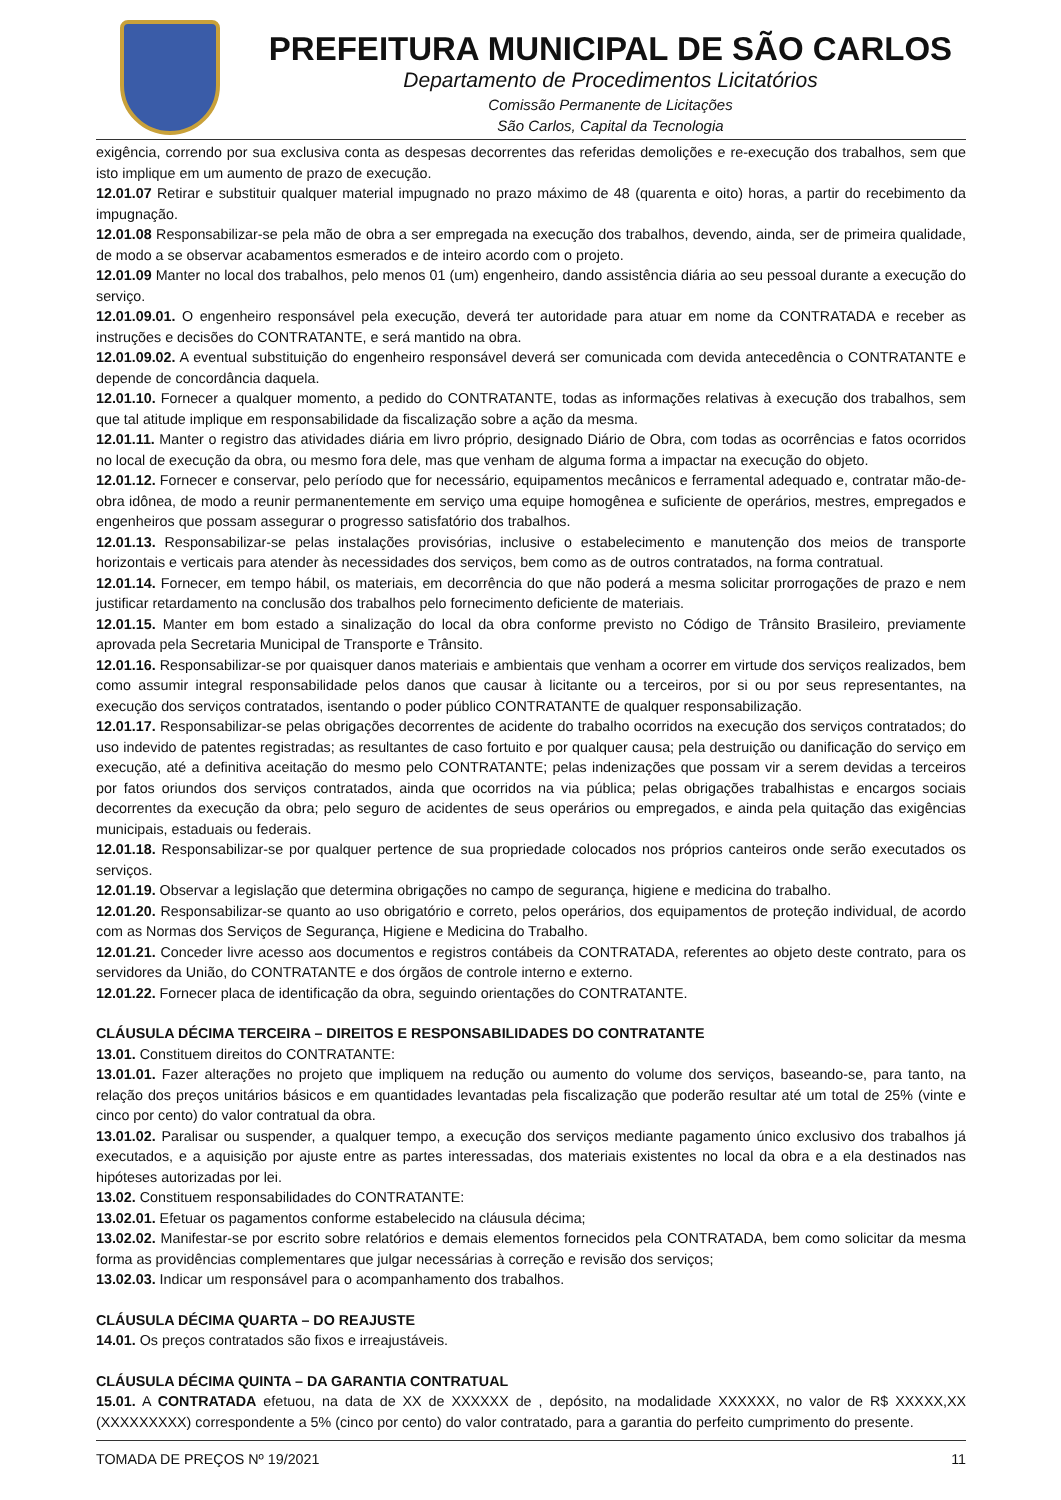PREFEITURA MUNICIPAL DE SÃO CARLOS
Departamento de Procedimentos Licitatórios
Comissão Permanente de Licitações
São Carlos, Capital da Tecnologia
exigência, correndo por sua exclusiva conta as despesas decorrentes das referidas demolições e re-execução dos trabalhos, sem que isto implique em um aumento de prazo de execução.
12.01.07 Retirar e substituir qualquer material impugnado no prazo máximo de 48 (quarenta e oito) horas, a partir do recebimento da impugnação.
12.01.08 Responsabilizar-se pela mão de obra a ser empregada na execução dos trabalhos, devendo, ainda, ser de primeira qualidade, de modo a se observar acabamentos esmerados e de inteiro acordo com o projeto.
12.01.09 Manter no local dos trabalhos, pelo menos 01 (um) engenheiro, dando assistência diária ao seu pessoal durante a execução do serviço.
12.01.09.01. O engenheiro responsável pela execução, deverá ter autoridade para atuar em nome da CONTRATADA e receber as instruções e decisões do CONTRATANTE, e será mantido na obra.
12.01.09.02. A eventual substituição do engenheiro responsável deverá ser comunicada com devida antecedência o CONTRATANTE e depende de concordância daquela.
12.01.10. Fornecer a qualquer momento, a pedido do CONTRATANTE, todas as informações relativas à execução dos trabalhos, sem que tal atitude implique em responsabilidade da fiscalização sobre a ação da mesma.
12.01.11. Manter o registro das atividades diária em livro próprio, designado Diário de Obra, com todas as ocorrências e fatos ocorridos no local de execução da obra, ou mesmo fora dele, mas que venham de alguma forma a impactar na execução do objeto.
12.01.12. Fornecer e conservar, pelo período que for necessário, equipamentos mecânicos e ferramental adequado e, contratar mão-de-obra idônea, de modo a reunir permanentemente em serviço uma equipe homogênea e suficiente de operários, mestres, empregados e engenheiros que possam assegurar o progresso satisfatório dos trabalhos.
12.01.13. Responsabilizar-se pelas instalações provisórias, inclusive o estabelecimento e manutenção dos meios de transporte horizontais e verticais para atender às necessidades dos serviços, bem como as de outros contratados, na forma contratual.
12.01.14. Fornecer, em tempo hábil, os materiais, em decorrência do que não poderá a mesma solicitar prorrogações de prazo e nem justificar retardamento na conclusão dos trabalhos pelo fornecimento deficiente de materiais.
12.01.15. Manter em bom estado a sinalização do local da obra conforme previsto no Código de Trânsito Brasileiro, previamente aprovada pela Secretaria Municipal de Transporte e Trânsito.
12.01.16. Responsabilizar-se por quaisquer danos materiais e ambientais que venham a ocorrer em virtude dos serviços realizados, bem como assumir integral responsabilidade pelos danos que causar à licitante ou a terceiros, por si ou por seus representantes, na execução dos serviços contratados, isentando o poder público CONTRATANTE de qualquer responsabilização.
12.01.17. Responsabilizar-se pelas obrigações decorrentes de acidente do trabalho ocorridos na execução dos serviços contratados; do uso indevido de patentes registradas; as resultantes de caso fortuito e por qualquer causa; pela destruição ou danificação do serviço em execução, até a definitiva aceitação do mesmo pelo CONTRATANTE; pelas indenizações que possam vir a serem devidas a terceiros por fatos oriundos dos serviços contratados, ainda que ocorridos na via pública; pelas obrigações trabalhistas e encargos sociais decorrentes da execução da obra; pelo seguro de acidentes de seus operários ou empregados, e ainda pela quitação das exigências municipais, estaduais ou federais.
12.01.18. Responsabilizar-se por qualquer pertence de sua propriedade colocados nos próprios canteiros onde serão executados os serviços.
12.01.19. Observar a legislação que determina obrigações no campo de segurança, higiene e medicina do trabalho.
12.01.20. Responsabilizar-se quanto ao uso obrigatório e correto, pelos operários, dos equipamentos de proteção individual, de acordo com as Normas dos Serviços de Segurança, Higiene e Medicina do Trabalho.
12.01.21. Conceder livre acesso aos documentos e registros contábeis da CONTRATADA, referentes ao objeto deste contrato, para os servidores da União, do CONTRATANTE e dos órgãos de controle interno e externo.
12.01.22. Fornecer placa de identificação da obra, seguindo orientações do CONTRATANTE.
CLÁUSULA DÉCIMA TERCEIRA – DIREITOS E RESPONSABILIDADES DO CONTRATANTE
13.01. Constituem direitos do CONTRATANTE:
13.01.01. Fazer alterações no projeto que impliquem na redução ou aumento do volume dos serviços, baseando-se, para tanto, na relação dos preços unitários básicos e em quantidades levantadas pela fiscalização que poderão resultar até um total de 25% (vinte e cinco por cento) do valor contratual da obra.
13.01.02. Paralisar ou suspender, a qualquer tempo, a execução dos serviços mediante pagamento único exclusivo dos trabalhos já executados, e a aquisição por ajuste entre as partes interessadas, dos materiais existentes no local da obra e a ela destinados nas hipóteses autorizadas por lei.
13.02. Constituem responsabilidades do CONTRATANTE:
13.02.01. Efetuar os pagamentos conforme estabelecido na cláusula décima;
13.02.02. Manifestar-se por escrito sobre relatórios e demais elementos fornecidos pela CONTRATADA, bem como solicitar da mesma forma as providências complementares que julgar necessárias à correção e revisão dos serviços;
13.02.03. Indicar um responsável para o acompanhamento dos trabalhos.
CLÁUSULA DÉCIMA QUARTA – DO REAJUSTE
14.01. Os preços contratados são fixos e irreajustáveis.
CLÁUSULA DÉCIMA QUINTA – DA GARANTIA CONTRATUAL
15.01. A CONTRATADA efetuou, na data de XX de XXXXXX de , depósito, na modalidade XXXXXX, no valor de R$ XXXXX,XX (XXXXXXXXX) correspondente a 5% (cinco por cento) do valor contratado, para a garantia do perfeito cumprimento do presente.
TOMADA DE PREÇOS Nº 19/2021 11